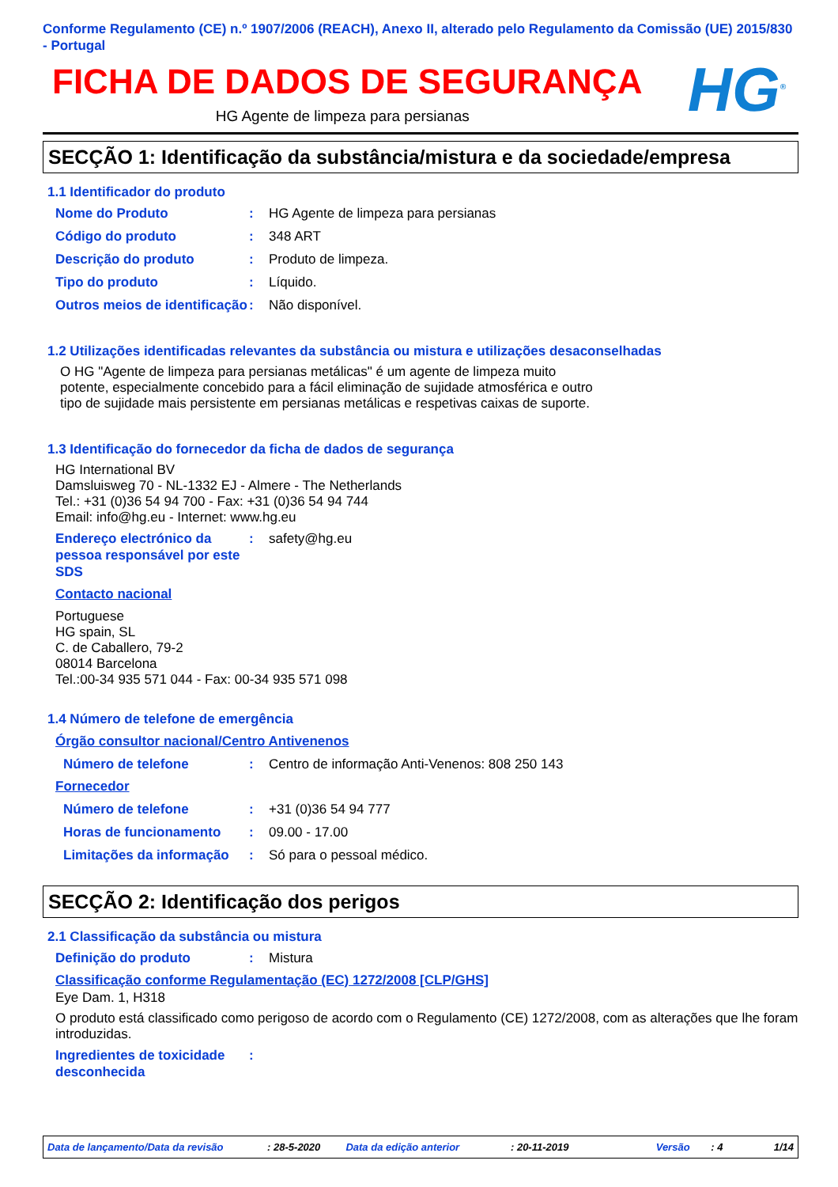Conforme Regulamento (CE) n.º 1907/2006 (REACH), Anexo II, alterado pelo Regulamento da Comissão (UE) 2015/830 - Portugal
FICHA DE DADOS DE SEGURANÇA
HG Agente de limpeza para persianas
HG<sup>®</sup>
SECÇÃO 1: Identificação da substância/mistura e da sociedade/empresa
1.1 Identificador do produto
Nome do Produto : HG Agente de limpeza para persianas
Código do produto : 348 ART
Descrição do produto : Produto de limpeza.
Tipo do produto : Líquido.
Outros meios de identificação
: Não disponível.
1.2 Utilizações identificadas relevantes da substância ou mistura e utilizações desaconselhadas
O HG "Agente de limpeza para persianas metálicas" é um agente de limpeza muito potente, especialmente concebido para a fácil eliminação de sujidade atmosférica e outro tipo de sujidade mais persistente em persianas metálicas e respetivas caixas de suporte.
1.3 Identificação do fornecedor da ficha de dados de segurança
HG International BV
Damsluisweg 70 - NL-1332 EJ - Almere - The Netherlands
Tel.: +31 (0)36 54 94 700 - Fax: +31 (0)36 54 94 744
Email: info@hg.eu - Internet: www.hg.eu
Endereço electrónico da pessoa responsável por este SDS
: safety@hg.eu
Contacto nacional
Portuguese
HG spain, SL
C. de Caballero, 79-2
08014 Barcelona
Tel.:00-34 935 571 044 - Fax: 00-34 935 571 098
1.4 Número de telefone de emergência
Órgão consultor nacional/Centro Antivenenos
Número de telefone : Centro de informação Anti-Venenos: 808 250 143
Fornecedor
Número de telefone : +31 (0)36 54 94 777
Horas de funcionamento : 09.00 - 17.00
Limitações da informação
: Só para o pessoal médico.
SECÇÃO 2: Identificação dos perigos
2.1 Classificação da substância ou mistura
Definição do produto : Mistura
Classificação conforme Regulamentação (EC) 1272/2008 [CLP/GHS]
Eye Dam. 1, H318
O produto está classificado como perigoso de acordo com o Regulamento (CE) 1272/2008, com as alterações que lhe foram introduzidas.
Ingredientes de toxicidade desconhecida
:
Data de lançamento/Data da revisão: 28-5-2020 Data da edição anterior: 20-11-2019 Versão: 4 1/14